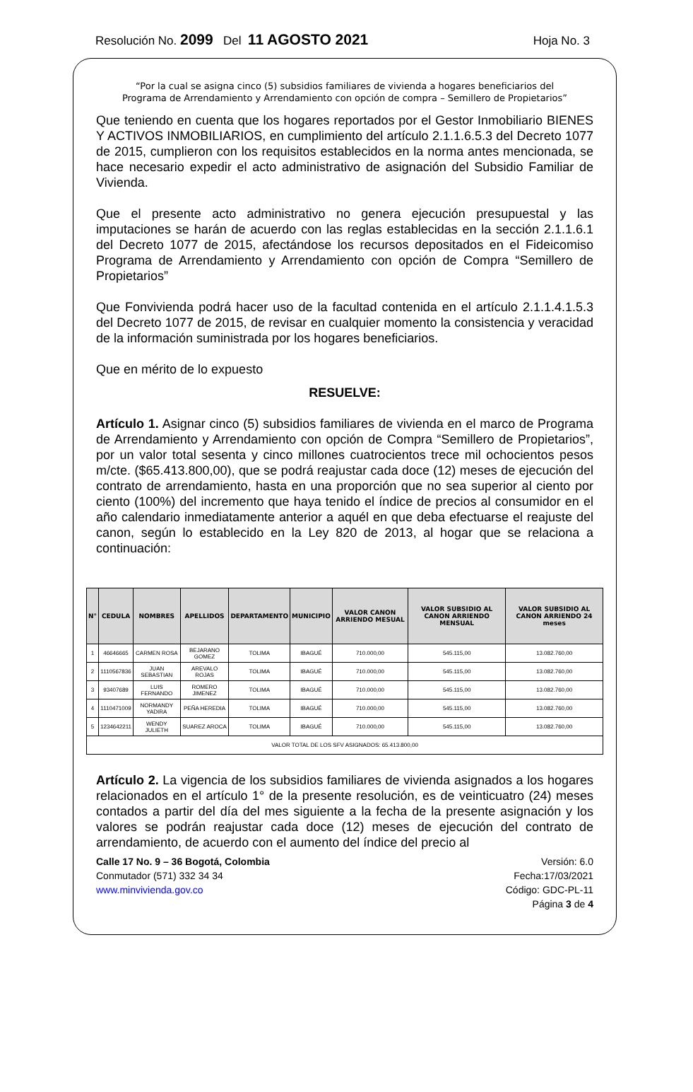Resolución No. 2099 Del 11 AGOSTO 2021 Hoja No. 3
“Por la cual se asigna cinco (5) subsidios familiares de vivienda a hogares beneficiarios del
Programa de Arrendamiento y Arrendamiento con opción de compra – Semillero de Propietarios”
Que teniendo en cuenta que los hogares reportados por el Gestor Inmobiliario BIENES Y ACTIVOS INMOBILIARIOS, en cumplimiento del artículo 2.1.1.6.5.3 del Decreto 1077 de 2015, cumplieron con los requisitos establecidos en la norma antes mencionada, se hace necesario expedir el acto administrativo de asignación del Subsidio Familiar de Vivienda.
Que el presente acto administrativo no genera ejecución presupuestal y las imputaciones se harán de acuerdo con las reglas establecidas en la sección 2.1.1.6.1 del Decreto 1077 de 2015, afectándose los recursos depositados en el Fideicomiso Programa de Arrendamiento y Arrendamiento con opción de Compra “Semillero de Propietarios”
Que Fonvivienda podrá hacer uso de la facultad contenida en el artículo 2.1.1.4.1.5.3 del Decreto 1077 de 2015, de revisar en cualquier momento la consistencia y veracidad de la información suministrada por los hogares beneficiarios.
Que en mérito de lo expuesto
RESUELVE:
Artículo 1. Asignar cinco (5) subsidios familiares de vivienda en el marco de Programa de Arrendamiento y Arrendamiento con opción de Compra “Semillero de Propietarios”, por un valor total sesenta y cinco millones cuatrocientos trece mil ochocientos pesos m/cte. ($65.413.800,00), que se podrá reajustar cada doce (12) meses de ejecución del contrato de arrendamiento, hasta en una proporción que no sea superior al ciento por ciento (100%) del incremento que haya tenido el índice de precios al consumidor en el año calendario inmediatamente anterior a aquél en que deba efectuarse el reajuste del canon, según lo establecido en la Ley 820 de 2013, al hogar que se relaciona a continuación:
| N° | CEDULA | NOMBRES | APELLIDOS | DEPARTAMENTO | MUNICIPIO | VALOR CANON ARRIENDO MESUAL | VALOR SUBSIDIO AL CANON ARRIENDO MENSUAL | VALOR SUBSIDIO AL CANON ARRIENDO 24 meses |
| --- | --- | --- | --- | --- | --- | --- | --- | --- |
| 1 | 46646665 | CARMEN ROSA | BEJARANO GOMEZ | TOLIMA | IBAGUÉ | 710.000,00 | 545.115,00 | 13.082.760,00 |
| 2 | 1110567836 | JUAN SEBASTIAN | AREVALO ROJAS | TOLIMA | IBAGUÉ | 710.000,00 | 545.115,00 | 13.082.760,00 |
| 3 | 93407689 | LUIS FERNANDO | ROMERO JIMENEZ | TOLIMA | IBAGUÉ | 710.000,00 | 545.115,00 | 13.082.760,00 |
| 4 | 1110471009 | NORMANDY YADIRA | PEÑA HEREDIA | TOLIMA | IBAGUÉ | 710.000,00 | 545.115,00 | 13.082.760,00 |
| 5 | 1234642211 | WENDY JULIETH | SUAREZ AROCA | TOLIMA | IBAGUÉ | 710.000,00 | 545.115,00 | 13.082.760,00 |
| VALOR TOTAL DE LOS SFV ASIGNADOS: 65.413.800,00 | | | | | | | | |
Artículo 2. La vigencia de los subsidios familiares de vivienda asignados a los hogares relacionados en el artículo 1° de la presente resolución, es de veinticuatro (24) meses contados a partir del día del mes siguiente a la fecha de la presente asignación y los valores se podrán reajustar cada doce (12) meses de ejecución del contrato de arrendamiento, de acuerdo con el aumento del índice del precio al
Calle 17 No. 9 – 36 Bogotá, Colombia
Conmutador (571) 332 34 34
www.minvivienda.gov.co
Versión: 6.0
Fecha:17/03/2021
Código: GDC-PL-11
Página 3 de 4